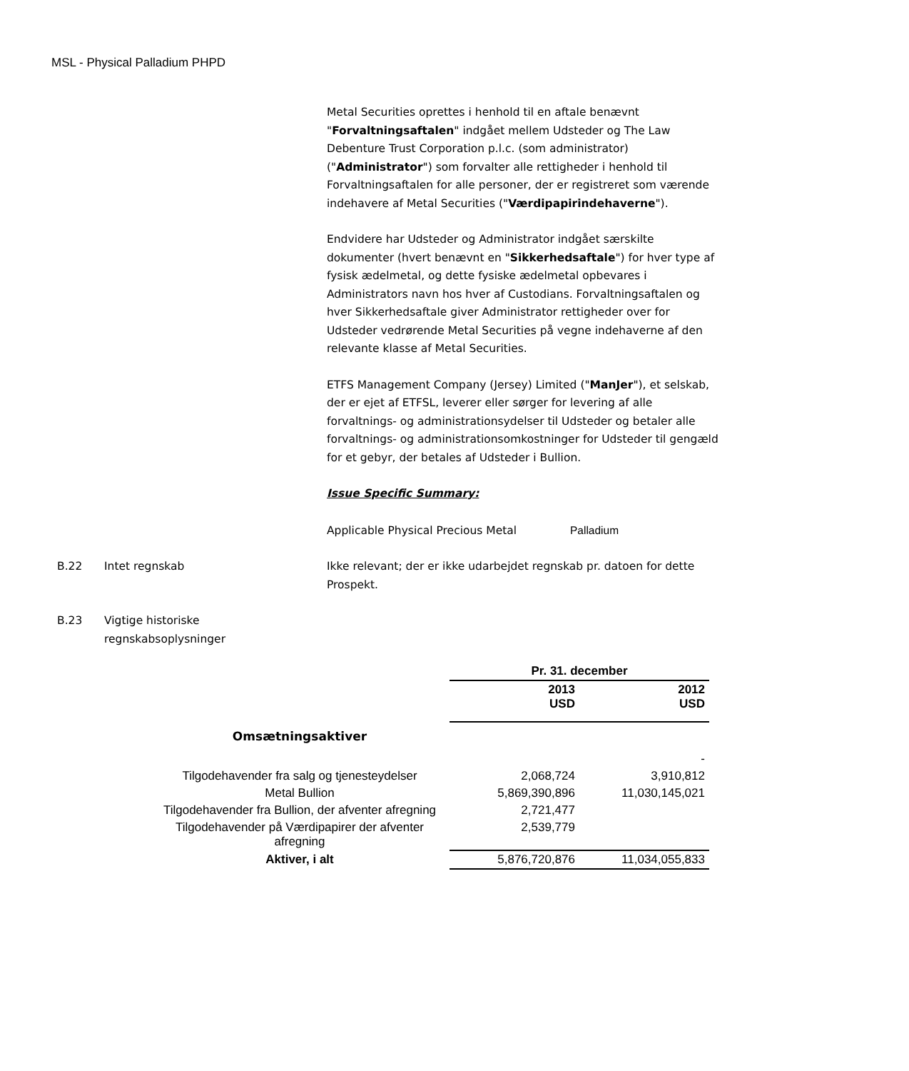MSL - Physical Palladium PHPD
Metal Securities oprettes i henhold til en aftale benævnt "Forvaltningsaftalen" indgået mellem Udsteder og The Law Debenture Trust Corporation p.l.c. (som administrator) ("Administrator") som forvalter alle rettigheder i henhold til Forvaltningsaftalen for alle personer, der er registreret som værende indehavere af Metal Securities ("Værdipapirindehaverne").
Endvidere har Udsteder og Administrator indgået særskilte dokumenter (hvert benævnt en "Sikkerhedsaftale") for hver type af fysisk ædelmetal, og dette fysiske ædelmetal opbevares i Administrators navn hos hver af Custodians. Forvaltningsaftalen og hver Sikkerhedsaftale giver Administrator rettigheder over for Udsteder vedrørende Metal Securities på vegne indehaverne af den relevante klasse af Metal Securities.
ETFS Management Company (Jersey) Limited ("ManJer"), et selskab, der er ejet af ETFSL, leverer eller sørger for levering af alle forvaltnings- og administrationsydelser til Udsteder og betaler alle forvaltnings- og administrationsomkostninger for Udsteder til gengæld for et gebyr, der betales af Udsteder i Bullion.
Issue Specific Summary:
Applicable Physical Precious Metal Palladium
B.22 Intet regnskab Ikke relevant; der er ikke udarbejdet regnskab pr. datoen for dette Prospekt.
B.23 Vigtige historiske
regnskabsoplysninger
| | Pr. 31. december | |
| --- | --- | --- |
| | 2013 USD | 2012 USD |
| Omsætningsaktiver | | |
| | | - |
| Tilgodehavender fra salg og tjenesteydelser | 2,068,724 | 3,910,812 |
| Metal Bullion | 5,869,390,896 | 11,030,145,021 |
| Tilgodehavender fra Bullion, der afventer afregning | 2,721,477 | |
| Tilgodehavender på Værdipapirer der afventer afregning | 2,539,779 | |
| Aktiver, i alt | 5,876,720,876 | 11,034,055,833 |